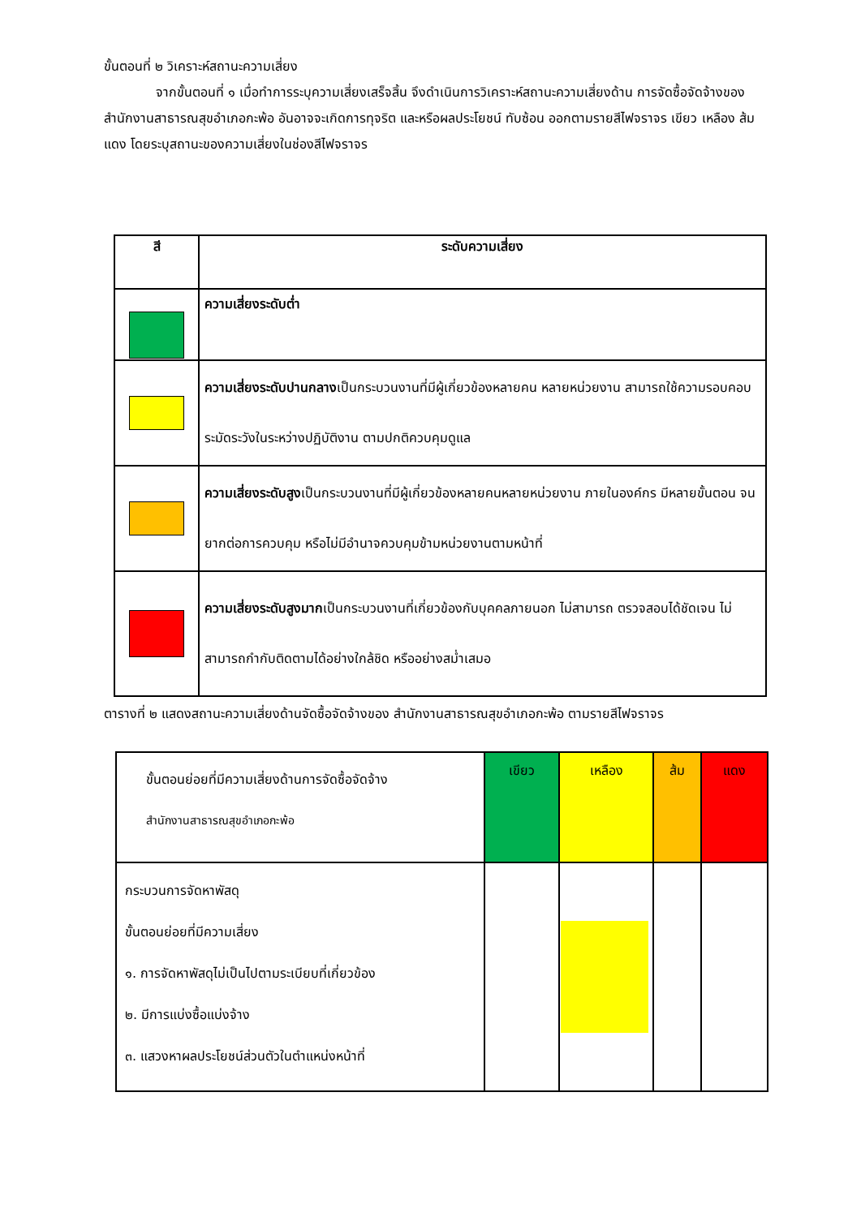ขั้นตอนที่ ๒ วิเคราะห์สถานะความเสี่ยง
จากขั้นตอนที่ ๑ เมื่อทำการระบุความเสี่ยงเสร็จสิ้น จึงดำเนินการวิเคราะห์สถานะความเสี่ยงด้าน การจัดซื้อจัดจ้างของ สำนักงานสาธารณสุขอำเภอกะพ้อ อันอาจจะเกิดการทุจริต และหรือผลประโยชน์ ทับซ้อน ออกตามรายสีไฟจราจร เขียว เหลือง ส้ม แดง โดยระบุสถานะของความเสี่ยงในช่องสีไฟจราจร
| สี | ระดับความเสี่ยง |
| --- | --- |
| | ความเสี่ยงระดับต่ำ |
| | ความเสี่ยงระดับปานกลาง เป็นกระบวนงานที่มีผู้เกี่ยวข้องหลายคน หลายหน่วยงาน สามารถใช้ความรอบคอบ ระมัดระวังในระหว่างปฏิบัติงาน ตามปกติควบคุมดูแล |
| | ความเสี่ยงระดับสูง เป็นกระบวนงานที่มีผู้เกี่ยวข้องหลายคนหลายหน่วยงาน ภายในองค์กร มีหลายขั้นตอน จนยากต่อการควบคุม หรือไม่มีอำนาจควบคุมข้ามหน่วยงานตามหน้าที่ |
| | ความเสี่ยงระดับสูงมาก เป็นกระบวนงานที่เกี่ยวข้องกับบุคคลภายนอก ไม่สามารถ ตรวจสอบได้ชัดเจน ไม่สามารถกำกับติดตามได้อย่างใกล้ชิด หรืออย่างสม่ำเสมอ |
ตารางที่ ๒ แสดงสถานะความเสี่ยงด้านจัดซื้อจัดจ้างของ สำนักงานสาธารณสุขอำเภอกะพ้อ ตามรายสีไฟจราจร
| ขั้นตอนย่อยที่มีความเสี่ยงด้านการจัดซื้อจัดจ้าง สำนักงานสาธารณสุขอำเภอกะพ้อ | เขียว | เหลือง | ส้ม | แดง |
| กระบวนการจัดหาพัสดุ ขั้นตอนย่อยที่มีความเสี่ยง ๑. การจัดหาพัสดุไม่เป็นไปตามระเบียบที่เกี่ยวข้อง ๒. มีการแบ่งซื้อแบ่งจ้าง ๓. แสวงหาผลประโยชน์ส่วนตัวในตำแหน่งหน้าที่ | | | | |